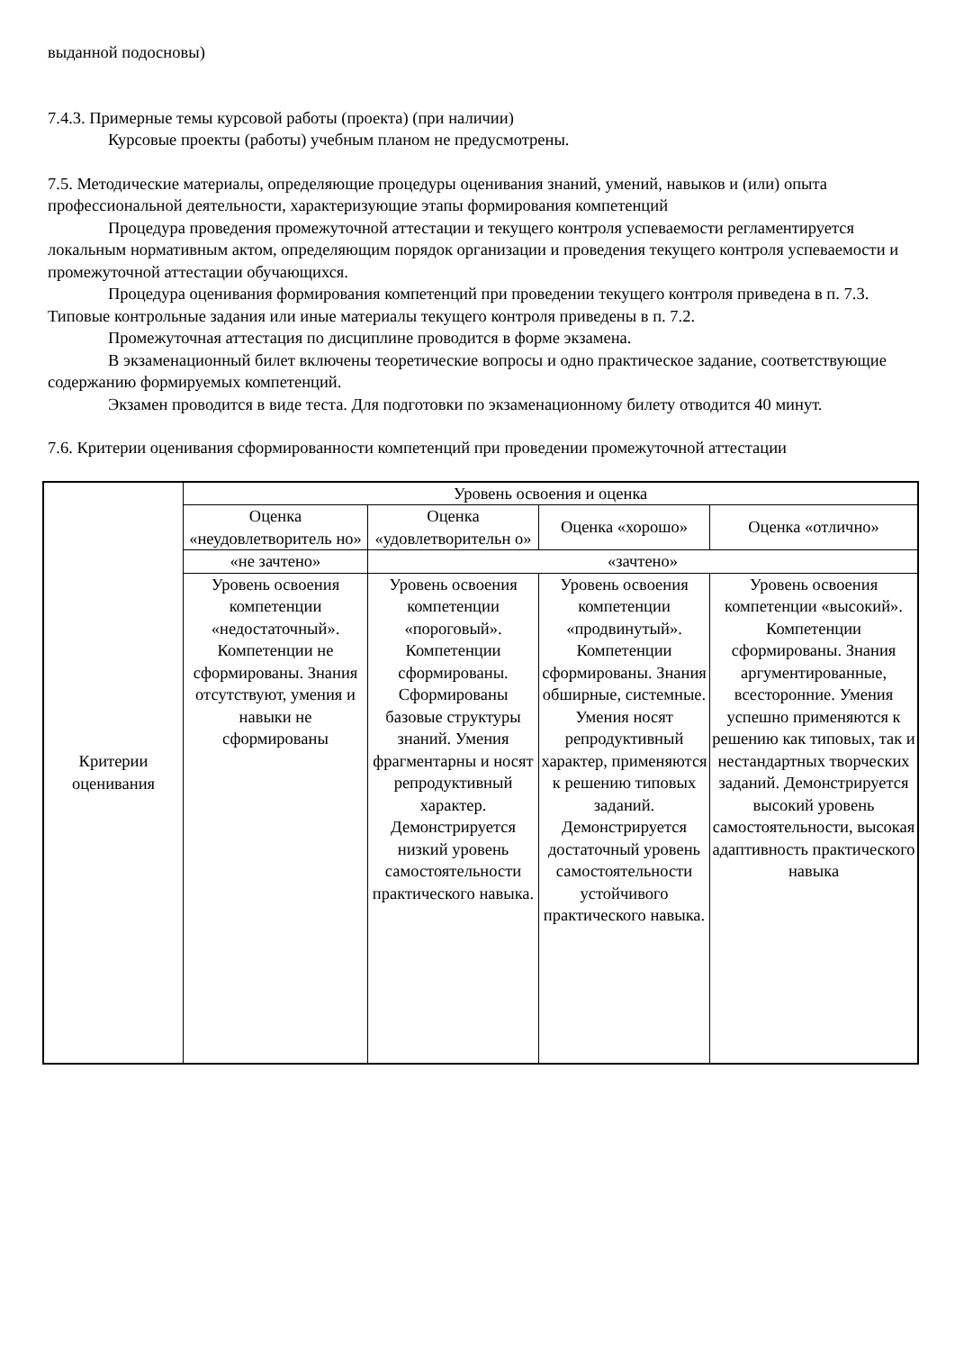выданной подосновы)
7.4.3. Примерные темы курсовой работы (проекта) (при наличии)
Курсовые проекты (работы) учебным планом не предусмотрены.
7.5. Методические материалы, определяющие процедуры оценивания знаний, умений, навыков и (или) опыта профессиональной деятельности, характеризующие этапы формирования компетенций
Процедура проведения промежуточной аттестации и текущего контроля успеваемости регламентируется локальным нормативным актом, определяющим порядок организации и проведения текущего контроля успеваемости и промежуточной аттестации обучающихся.
Процедура оценивания формирования компетенций при проведении текущего контроля приведена в п. 7.3. Типовые контрольные задания или иные материалы текущего контроля приведены в п. 7.2.
Промежуточная аттестация по дисциплине проводится в форме экзамена.
В экзаменационный билет включены теоретические вопросы и одно практическое задание, соответствующие содержанию формируемых компетенций.
Экзамен проводится в виде теста. Для подготовки по экзаменационному билету отводится 40 минут.
7.6. Критерии оценивания сформированности компетенций при проведении промежуточной аттестации
| Критерии оценивания | Уровень освоения и оценка | | | |
| | Оценка «неудовлетворитель но» | Оценка «удовлетворительн о» | Оценка «хорошо» | Оценка «отлично» |
| | «не зачтено» | «зачтено» | | |
| | Уровень освоения компетенции «недостаточный». Компетенции не сформированы. Знания отсутствуют, умения и навыки не сформированы | Уровень освоения компетенции «пороговый». Компетенции сформированы. Сформированы базовые структуры знаний. Умения фрагментарны и носят репродуктивный характер. Демонстрируется низкий уровень самостоятельности практического навыка. | Уровень освоения компетенции «продвинутый». Компетенции сформированы. Знания обширные, системные. Умения носят репродуктивный характер, применяются к решению типовых заданий. Демонстрируется достаточный уровень самостоятельности устойчивого практического навыка. | Уровень освоения компетенции «высокий». Компетенции сформированы. Знания аргументированные, всесторонние. Умения успешно применяются к решению как типовых, так и нестандартных творческих заданий. Демонстрируется высокий уровень самостоятельности, высокая адаптивность практического навыка |